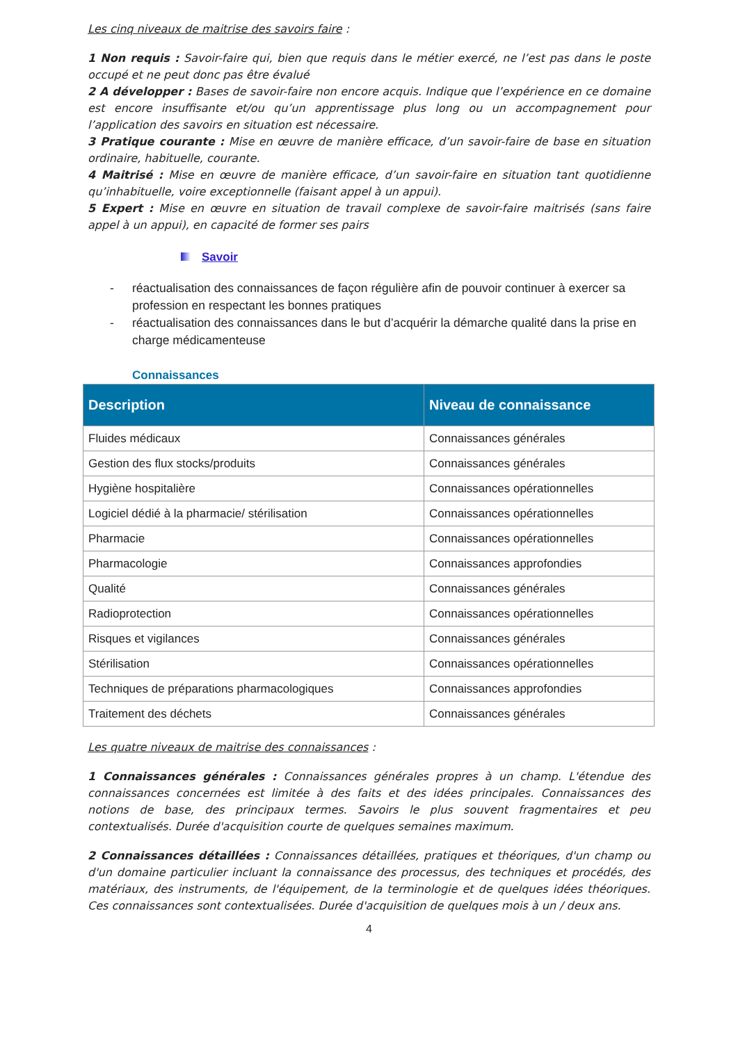Les cinq niveaux de maitrise des savoirs faire :
1 Non requis : Savoir-faire qui, bien que requis dans le métier exercé, ne l’est pas dans le poste occupé et ne peut donc pas être évalué
2 A développer : Bases de savoir-faire non encore acquis. Indique que l’expérience en ce domaine est encore insuffisante et/ou qu’un apprentissage plus long ou un accompagnement pour l’application des savoirs en situation est nécessaire.
3 Pratique courante : Mise en œuvre de manière efficace, d’un savoir-faire de base en situation ordinaire, habituelle, courante.
4 Maitrisé : Mise en œuvre de manière efficace, d’un savoir-faire en situation tant quotidienne qu’inhabituelle, voire exceptionnelle (faisant appel à un appui).
5 Expert : Mise en œuvre en situation de travail complexe de savoir-faire maitrisés (sans faire appel à un appui), en capacité de former ses pairs
Savoir
- réactualisation des connaissances de façon régulière afin de pouvoir continuer à exercer sa profession en respectant les bonnes pratiques
- réactualisation des connaissances dans le but d’acquérir la démarche qualité dans la prise en charge médicamenteuse
Connaissances
| Description | Niveau de connaissance |
| --- | --- |
| Fluides médicaux | Connaissances générales |
| Gestion des flux stocks/produits | Connaissances générales |
| Hygiène hospitalière | Connaissances opérationnelles |
| Logiciel dédié à la pharmacie/ stérilisation | Connaissances opérationnelles |
| Pharmacie | Connaissances opérationnelles |
| Pharmacologie | Connaissances approfondies |
| Qualité | Connaissances générales |
| Radioprotection | Connaissances opérationnelles |
| Risques et vigilances | Connaissances générales |
| Stérilisation | Connaissances opérationnelles |
| Techniques de préparations pharmacologiques | Connaissances approfondies |
| Traitement des déchets | Connaissances générales |
Les quatre niveaux de maitrise des connaissances :
1 Connaissances générales : Connaissances générales propres à un champ. L'étendue des connaissances concernées est limitée à des faits et des idées principales. Connaissances des notions de base, des principaux termes. Savoirs le plus souvent fragmentaires et peu contextualisés. Durée d'acquisition courte de quelques semaines maximum.
2 Connaissances détaillées : Connaissances détaillées, pratiques et théoriques, d'un champ ou d'un domaine particulier incluant la connaissance des processus, des techniques et procédés, des matériaux, des instruments, de l'équipement, de la terminologie et de quelques idées théoriques. Ces connaissances sont contextualisées. Durée d'acquisition de quelques mois à un / deux ans.
4